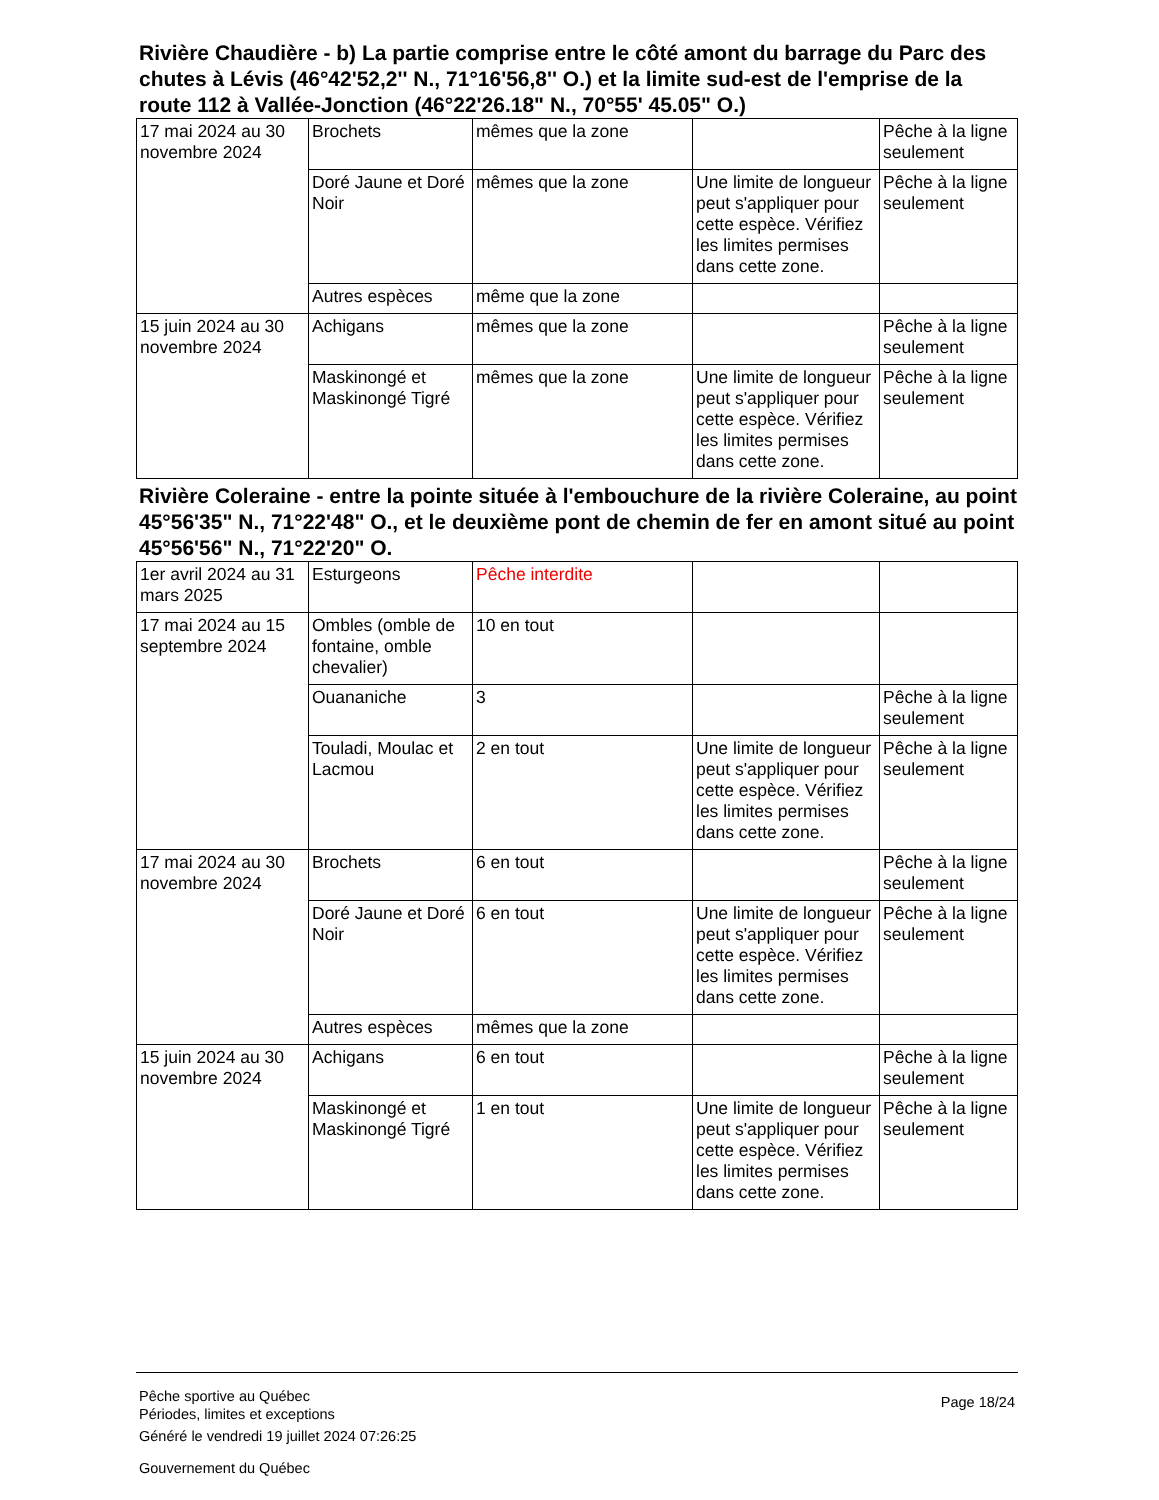Rivière Chaudière - b) La partie comprise entre le côté amont du barrage du Parc des chutes à Lévis (46°42'52,2'' N., 71°16'56,8'' O.) et la limite sud-est de l'emprise de la route 112 à Vallée-Jonction (46°22'26.18" N., 70°55' 45.05" O.)
| 17 mai 2024 au 30 novembre 2024 | Brochets | mêmes que la zone | | Pêche à la ligne seulement |
| | Doré Jaune et Doré Noir | mêmes que la zone | Une limite de longueur peut s'appliquer pour cette espèce. Vérifiez les limites permises dans cette zone. | Pêche à la ligne seulement |
| | Autres espèces | même que la zone | | |
| 15 juin 2024 au 30 novembre 2024 | Achigans | mêmes que la zone | | Pêche à la ligne seulement |
| | Maskinongé et Maskinongé Tigré | mêmes que la zone | Une limite de longueur peut s'appliquer pour cette espèce. Vérifiez les limites permises dans cette zone. | Pêche à la ligne seulement |
Rivière Coleraine - entre la pointe située à l'embouchure de la rivière Coleraine, au point 45°56'35" N., 71°22'48" O., et le deuxième pont de chemin de fer en amont situé au point 45°56'56" N., 71°22'20" O.
| 1er avril 2024 au 31 mars 2025 | Esturgeons | Pêche interdite | | |
| 17 mai 2024 au 15 septembre 2024 | Ombles (omble de fontaine, omble chevalier) | 10 en tout | | |
| | Ouananiche | 3 | | Pêche à la ligne seulement |
| | Touladi, Moulac et Lacmou | 2 en tout | Une limite de longueur peut s'appliquer pour cette espèce. Vérifiez les limites permises dans cette zone. | Pêche à la ligne seulement |
| 17 mai 2024 au 30 novembre 2024 | Brochets | 6 en tout | | Pêche à la ligne seulement |
| | Doré Jaune et Doré Noir | 6 en tout | Une limite de longueur peut s'appliquer pour cette espèce. Vérifiez les limites permises dans cette zone. | Pêche à la ligne seulement |
| | Autres espèces | mêmes que la zone | | |
| 15 juin 2024 au 30 novembre 2024 | Achigans | 6 en tout | | Pêche à la ligne seulement |
| | Maskinongé et Maskinongé Tigré | 1 en tout | Une limite de longueur peut s'appliquer pour cette espèce. Vérifiez les limites permises dans cette zone. | Pêche à la ligne seulement |
Pêche sportive au Québec
Périodes, limites et exceptions
Page 18/24
Généré le vendredi 19 juillet 2024 07:26:25
Gouvernement du Québec